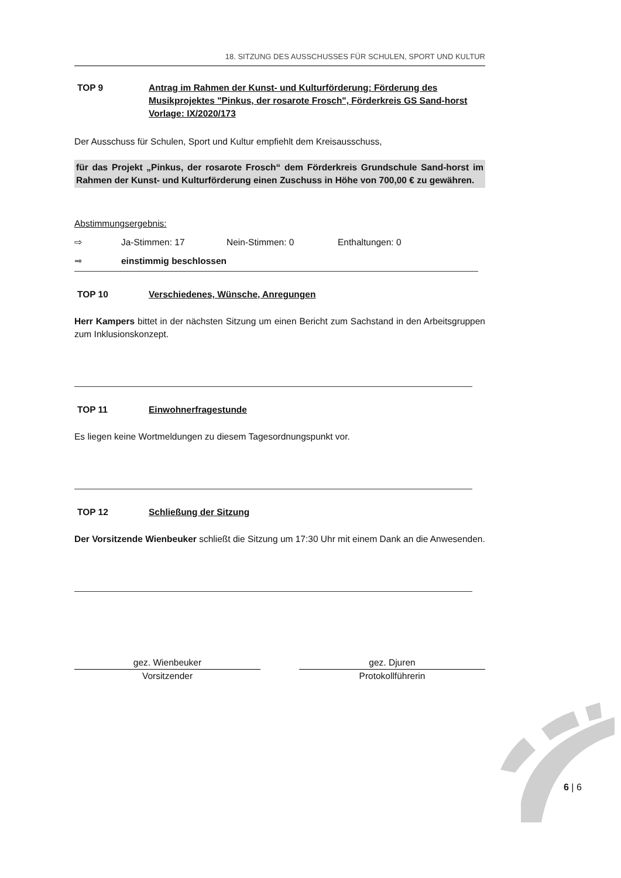18. SITZUNG DES AUSSCHUSSES FÜR SCHULEN, SPORT UND KULTUR
TOP 9 Antrag im Rahmen der Kunst- und Kulturförderung: Förderung des Musikprojektes "Pinkus, der rosarote Frosch", Förderkreis GS Sand-horst
Vorlage: IX/2020/173
Der Ausschuss für Schulen, Sport und Kultur empfiehlt dem Kreisausschuss,
für das Projekt „Pinkus, der rosarote Frosch“ dem Förderkreis Grundschule Sand-horst im Rahmen der Kunst- und Kulturförderung einen Zuschuss in Höhe von 700,00 € zu gewähren.
Abstimmungsergebnis:
⇨ Ja-Stimmen: 17 Nein-Stimmen: 0 Enthaltungen: 0
➡ einstimmig beschlossen
TOP 10 Verschiedenes, Wünsche, Anregungen
Herr Kampers bittet in der nächsten Sitzung um einen Bericht zum Sachstand in den Arbeitsgruppen zum Inklusionskonzept.
TOP 11 Einwohnerfragestunde
Es liegen keine Wortmeldungen zu diesem Tagesordnungspunkt vor.
TOP 12 Schließung der Sitzung
Der Vorsitzende Wienbeuker schließt die Sitzung um 17:30 Uhr mit einem Dank an die Anwesenden.
gez. Wienbeuker
Vorsitzender
gez. Djuren
Protokollführerin
6 | 6